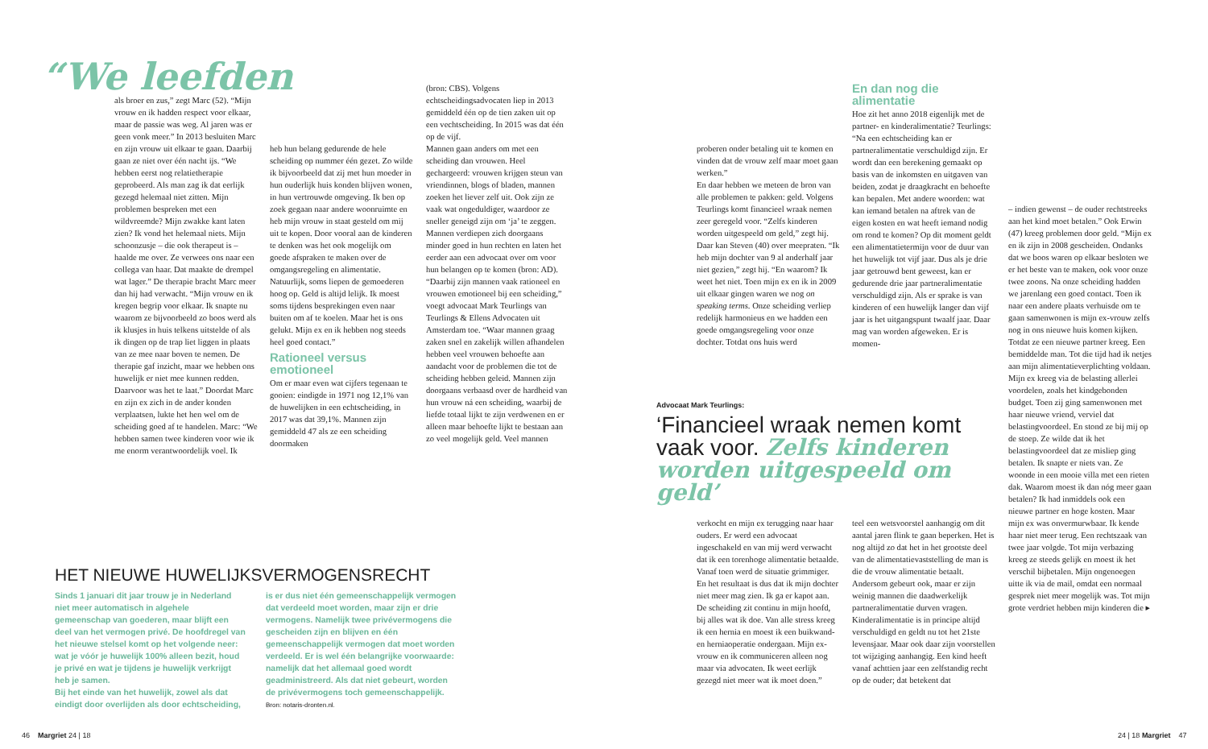“We leefden
als broer en zus,” zegt Marc (52). “Mijn vrouw en ik hadden respect voor elkaar, maar de passie was weg. Al jaren was er geen vonk meer.” In 2013 besluiten Marc en zijn vrouw uit elkaar te gaan. Daarbij gaan ze niet over één nacht ijs. “We hebben eerst nog relatietherapie geprobeerd. Als man zag ik dat eerlijk gezegd helemaal niet zitten. Mijn problemen bespreken met een wildvreemde? Mijn zwakke kant laten zien? Ik vond het helemaal niets. Mijn schoonzusje – die ook therapeut is – haalde me over. Ze verwees ons naar een collega van haar. Dat maakte de drempel wat lager.” De therapie bracht Marc meer dan hij had verwacht. “Mijn vrouw en ik kregen begrip voor elkaar. Ik snapte nu waarom ze bijvoorbeeld zo boos werd als ik klusjes in huis telkens uitstelde of als ik dingen op de trap liet liggen in plaats van ze mee naar boven te nemen. De therapie gaf inzicht, maar we hebben ons huwelijk er niet mee kunnen redden. Daarvoor was het te laat.” Doordat Marc en zijn ex zich in de ander konden verplaatsen, lukte het hen wel om de scheiding goed af te handelen. Marc: “We hebben samen twee kinderen voor wie ik me enorm verantwoordelijk voel. Ik
heb hun belang gedurende de hele scheiding op nummer één gezet. Zo wilde ik bijvoorbeeld dat zij met hun moeder in hun ouderlijk huis konden blijven wonen, in hun vertrouwde omgeving. Ik ben op zoek gegaan naar andere woonruimte en heb mijn vrouw in staat gesteld om mij uit te kopen. Door vooral aan de kinderen te denken was het ook mogelijk om goede afspraken te maken over de omgangsregeling en alimentatie. Natuurlijk, soms liepen de gemoederen hoog op. Geld is altijd lelijk. Ik moest soms tijdens besprekingen even naar buiten om af te koelen. Maar het is ons gelukt. Mijn ex en ik hebben nog steeds heel goed contact.”
Rationeel versus emotioneel
Om er maar even wat cijfers tegenaan te gooien: eindigde in 1971 nog 12,1% van de huwelijken in een echtscheiding, in 2017 was dat 39,1%. Mannen zijn gemiddeld 47 als ze een scheiding doormaken
(bron: CBS). Volgens echtscheidingsadvocaten liep in 2013 gemiddeld één op de tien zaken uit op een vechtscheiding. In 2015 was dat één op de vijf.
Mannen gaan anders om met een scheiding dan vrouwen. Heel gechargeerd: vrouwen krijgen steun van vriendinnen, blogs of bladen, mannen zoeken het liever zelf uit. Ook zijn ze vaak wat ongeduldiger, waardoor ze sneller geneigd zijn om ‘ja’ te zeggen. Mannen verdiepen zich doorgaans minder goed in hun rechten en laten het eerder aan een advocaat over om voor hun belangen op te komen (bron: AD). “Daarbij zijn mannen vaak rationeel en vrouwen emotioneel bij een scheiding,” voegt advocaat Mark Teurlings van Teurlings & Ellens Advocaten uit Amsterdam toe. “Waar mannen graag zaken snel en zakelijk willen afhandelen hebben veel vrouwen behoefte aan aandacht voor de problemen die tot de scheiding hebben geleid. Mannen zijn doorgaans verbaasd over de hardheid van hun vrouw ná een scheiding, waarbij de liefde totaal lijkt te zijn verdwenen en er alleen maar behoefte lijkt te bestaan aan zo veel mogelijk geld. Veel mannen
HET NIEUWE HUWELIJKSVERMOGENSRECHT
Sinds 1 januari dit jaar trouw je in Nederland niet meer automatisch in algehele gemeenschap van goederen, maar blijft een deel van het vermogen privé. De hoofdregel van het nieuwe stelsel komt op het volgende neer: wat je vóór je huwelijk 100% alleen bezit, houd je privé en wat je tijdens je huwelijk verkrijgt heb je samen.
Bij het einde van het huwelijk, zowel als dat eindigt door overlijden als door echtscheiding,
is er dus niet één gemeenschappelijk vermogen dat verdeeld moet worden, maar zijn er drie vermogens. Namelijk twee privévermogens die gescheiden zijn en blijven en één gemeenschappelijk vermogen dat moet worden verdeeld. Er is wel één belangrijke voorwaarde: namelijk dat het allemaal goed wordt geadministreerd. Als dat niet gebeurt, worden de privévermogens toch gemeenschappelijk.
Bron: notaris-dronten.nl.
proberen onder betaling uit te komen en vinden dat de vrouw zelf maar moet gaan werken.”
En daar hebben we meteen de bron van alle problemen te pakken: geld. Volgens Teurlings komt financieel wraak nemen zeer geregeld voor. “Zelfs kinderen worden uitgespeeld om geld,” zegt hij.
Daar kan Steven (40) over meepraten. “Ik heb mijn dochter van 9 al anderhalf jaar niet gezien,” zegt hij. “En waarom? Ik weet het niet. Toen mijn ex en ik in 2009 uit elkaar gingen waren we nog on speaking terms. Onze scheiding verliep redelijk harmonieus en we hadden een goede omgangsregeling voor onze dochter. Totdat ons huis werd
En dan nog die alimentatie
Hoe zit het anno 2018 eigenlijk met de partner- en kinderalimentatie? Teurlings: “Na een echtscheiding kan er partneralimentatie verschuldigd zijn. Er wordt dan een berekening gemaakt op basis van de inkomsten en uitgaven van beiden, zodat je draagkracht en behoefte kan bepalen. Met andere woorden: wat kan iemand betalen na aftrek van de eigen kosten en wat heeft iemand nodig om rond te komen? Op dit moment geldt een alimentatietermijn voor de duur van het huwelijk tot vijf jaar. Dus als je drie jaar getrouwd bent geweest, kan er gedurende drie jaar partneralimentatie verschuldigd zijn. Als er sprake is van kinderen of een huwelijk langer dan vijf jaar is het uitgangspunt twaalf jaar. Daar mag van worden afgeweken. Er is momen-
Advocaat Mark Teurlings:
‘Financieel wraak nemen komt vaak voor. Zelfs kinderen worden uitgespeeld om geld’
verkocht en mijn ex terugging naar haar ouders. Er werd een advocaat ingeschakeld en van mij werd verwacht dat ik een torenhoge alimentatie betaalde. Vanaf toen werd de situatie grimmiger. En het resultaat is dus dat ik mijn dochter niet meer mag zien. Ik ga er kapot aan. De scheiding zit continu in mijn hoofd, bij alles wat ik doe. Van alle stress kreeg ik een hernia en moest ik een buikwand- en herniaoperatie ondergaan. Mijn ex-vrouw en ik communiceren alleen nog maar via advocaten. Ik weet eerlijk gezegd niet meer wat ik moet doen.”
teel een wetsvoorstel aanhangig om dit aantal jaren flink te gaan beperken. Het is nog altijd zo dat het in het grootste deel van de alimentatievaststelling de man is die de vrouw alimentatie betaalt. Andersom gebeurt ook, maar er zijn weinig mannen die daadwerkelijk partneralimentatie durven vragen. Kinderalimentatie is in principe altijd verschuldigd en geldt nu tot het 21ste levensjaar. Maar ook daar zijn voorstellen tot wijziging aanhangig. Een kind heeft vanaf achttien jaar een zelfstandig recht op de ouder; dat betekent dat
– indien gewenst – de ouder rechtstreeks aan het kind moet betalen.” Ook Erwin (47) kreeg problemen door geld. “Mijn ex en ik zijn in 2008 gescheiden. Ondanks dat we boos waren op elkaar besloten we er het beste van te maken, ook voor onze twee zoons. Na onze scheiding hadden we jarenlang een goed contact. Toen ik naar een andere plaats verhuisde om te gaan samenwonen is mijn ex-vrouw zelfs nog in ons nieuwe huis komen kijken. Totdat ze een nieuwe partner kreeg. Een bemiddelde man. Tot die tijd had ik netjes aan mijn alimentatieverplichting voldaan. Mijn ex kreeg via de belasting allerlei voordelen, zoals het kindgebonden budget. Toen zij ging samenwonen met haar nieuwe vriend, verviel dat belastingvoordeel. En stond ze bij mij op de stoep. Ze wilde dat ik het belastingvoordeel dat ze misliep ging betalen. Ik snapte er niets van. Ze woonde in een mooie villa met een rieten dak. Waarom moest ik dan nóg meer gaan betalen? Ik had inmiddels ook een nieuwe partner en hoge kosten. Maar mijn ex was onvermurwbaar. Ik kende haar niet meer terug. Een rechtszaak van twee jaar volgde. Tot mijn verbazing kreeg ze steeds gelijk en moest ik het verschil bijbetalen. Mijn ongenoegen uitte ik via de mail, omdat een normaal gesprek niet meer mogelijk was. Tot mijn grote verdriet hebben mijn kinderen die ▸
46 Margriet 24 | 18 24 | 18 Margriet 47